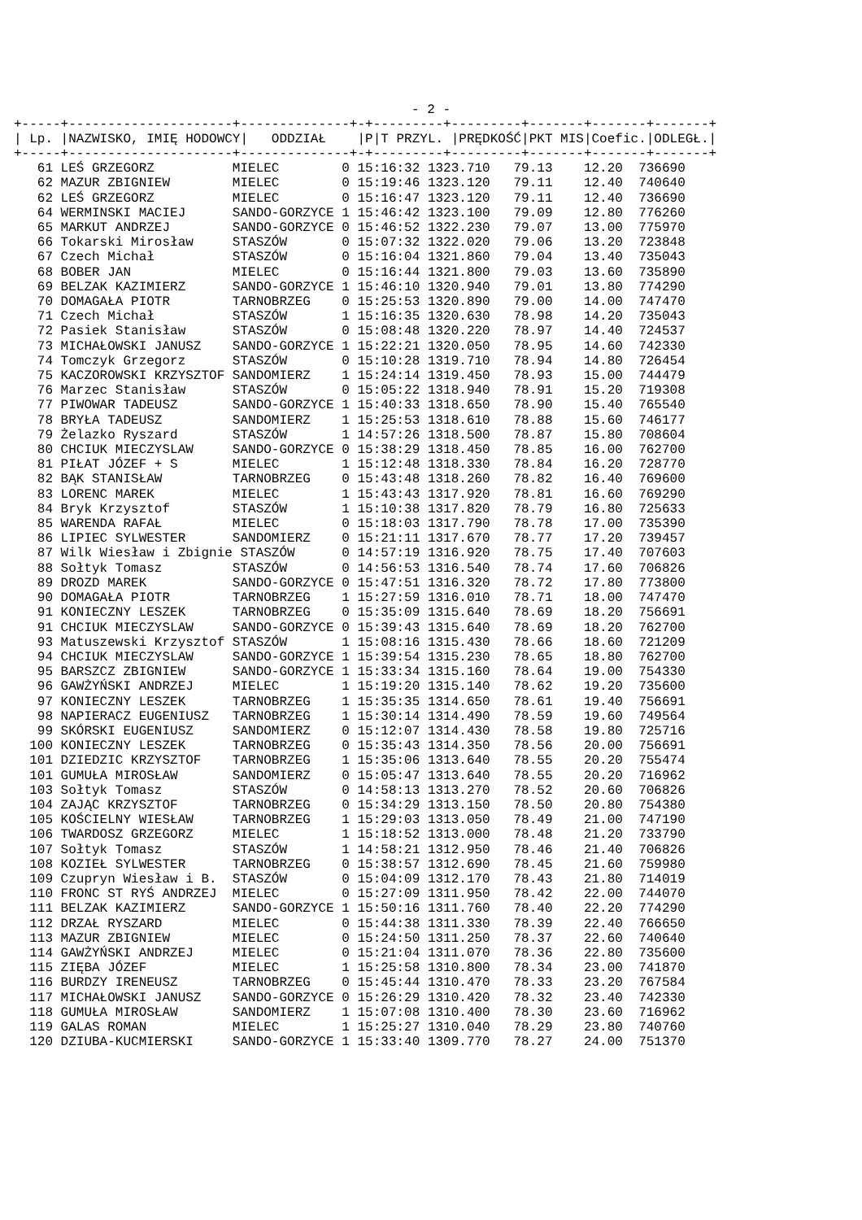- 2 -
+-----+---------------------+--------------+-+---------+---------+-------+-------+-------+
| / Lp. /NAZWISKO, IMIĘ HODOWCY/ ODDZIAŁ /P/T PRZYL. /PRĘDKOŚĆ/PKT MIS/Coefic./ODLEGŁ./ |
| --- |
+-----+---------------------+--------------+-+---------+---------+-------+-------+-------+
| 61 LEŚ GRZEGORZ MIELEC 0 15:16:32 1323.710 79.13 12.20 736690 |
| 62 MAZUR ZBIGNIEW MIELEC 0 15:19:46 1323.120 79.11 12.40 740640 |
| 62 LEŚ GRZEGORZ MIELEC 0 15:16:47 1323.120 79.11 12.40 736690 |
| 64 WERMINSKI MACIEJ SANDO-GORZYCE 1 15:46:42 1323.100 79.09 12.80 776260 |
| 65 MARKUT ANDRZEJ SANDO-GORZYCE 0 15:46:52 1322.230 79.07 13.00 775970 |
| 66 Tokarski Mirosław STASZÓW 0 15:07:32 1322.020 79.06 13.20 723848 |
| 67 Czech Michał STASZÓW 0 15:16:04 1321.860 79.04 13.40 735043 |
| 68 BOBER JAN MIELEC 0 15:16:44 1321.800 79.03 13.60 735890 |
| 69 BELZAK KAZIMIERZ SANDO-GORZYCE 1 15:46:10 1320.940 79.01 13.80 774290 |
| 70 DOMAGAŁA PIOTR TARNOBRZEG 0 15:25:53 1320.890 79.00 14.00 747470 |
| 71 Czech Michał STASZÓW 1 15:16:35 1320.630 78.98 14.20 735043 |
| 72 Pasiek Stanisław STASZÓW 0 15:08:48 1320.220 78.97 14.40 724537 |
| 73 MICHAŁOWSKI JANUSZ SANDO-GORZYCE 1 15:22:21 1320.050 78.95 14.60 742330 |
| 74 Tomczyk Grzegorz STASZÓW 0 15:10:28 1319.710 78.94 14.80 726454 |
| 75 KACZOROWSKI KRZYSZTOF SANDOMIERZ 1 15:24:14 1319.450 78.93 15.00 744479 |
| 76 Marzec Stanisław STASZÓW 0 15:05:22 1318.940 78.91 15.20 719308 |
| 77 PIWOWAR TADEUSZ SANDO-GORZYCE 1 15:40:33 1318.650 78.90 15.40 765540 |
| 78 BRYŁA TADEUSZ SANDOMIERZ 1 15:25:53 1318.610 78.88 15.60 746177 |
| 79 Żelazko Ryszard STASZÓW 1 14:57:26 1318.500 78.87 15.80 708604 |
| 80 CHCIUK MIECZYSLAW SANDO-GORZYCE 0 15:38:29 1318.450 78.85 16.00 762700 |
| 81 PIŁAT JÓZEF + S MIELEC 1 15:12:48 1318.330 78.84 16.20 728770 |
| 82 BĄK STANISŁAW TARNOBRZEG 0 15:43:48 1318.260 78.82 16.40 769600 |
| 83 LORENC MAREK MIELEC 1 15:43:43 1317.920 78.81 16.60 769290 |
| 84 Bryk Krzysztof STASZÓW 1 15:10:38 1317.820 78.79 16.80 725633 |
| 85 WARENDA RAFAŁ MIELEC 0 15:18:03 1317.790 78.78 17.00 735390 |
| 86 LIPIEC SYLWESTER SANDOMIERZ 0 15:21:11 1317.670 78.77 17.20 739457 |
| 87 Wilk Wiesław i Zbignie STASZÓW 0 14:57:19 1316.920 78.75 17.40 707603 |
| 88 Sołtyk Tomasz STASZÓW 0 14:56:53 1316.540 78.74 17.60 706826 |
| 89 DROZD MAREK SANDO-GORZYCE 0 15:47:51 1316.320 78.72 17.80 773800 |
| 90 DOMAGAŁA PIOTR TARNOBRZEG 1 15:27:59 1316.010 78.71 18.00 747470 |
| 91 KONIECZNY LESZEK TARNOBRZEG 0 15:35:09 1315.640 78.69 18.20 756691 |
| 91 CHCIUK MIECZYSLAW SANDO-GORZYCE 0 15:39:43 1315.640 78.69 18.20 762700 |
| 93 Matuszewski Krzysztof STASZÓW 1 15:08:16 1315.430 78.66 18.60 721209 |
| 94 CHCIUK MIECZYSLAW SANDO-GORZYCE 1 15:39:54 1315.230 78.65 18.80 762700 |
| 95 BARSZCZ ZBIGNIEW SANDO-GORZYCE 1 15:33:34 1315.160 78.64 19.00 754330 |
| 96 GAWŻYŃSKI ANDRZEJ MIELEC 1 15:19:20 1315.140 78.62 19.20 735600 |
| 97 KONIECZNY LESZEK TARNOBRZEG 1 15:35:35 1314.650 78.61 19.40 756691 |
| 98 NAPIERACZ EUGENIUSZ TARNOBRZEG 1 15:30:14 1314.490 78.59 19.60 749564 |
| 99 SKÓRSKI EUGENIUSZ SANDOMIERZ 0 15:12:07 1314.430 78.58 19.80 725716 |
| 100 KONIECZNY LESZEK TARNOBRZEG 0 15:35:43 1314.350 78.56 20.00 756691 |
| 101 DZIEDZIC KRZYSZTOF TARNOBRZEG 1 15:35:06 1313.640 78.55 20.20 755474 |
| 101 GUMUŁA MIROSŁAW SANDOMIERZ 0 15:05:47 1313.640 78.55 20.20 716962 |
| 103 Sołtyk Tomasz STASZÓW 0 14:58:13 1313.270 78.52 20.60 706826 |
| 104 ZAJĄC KRZYSZTOF TARNOBRZEG 0 15:34:29 1313.150 78.50 20.80 754380 |
| 105 KOŚCIELNY WIESŁAW TARNOBRZEG 1 15:29:03 1313.050 78.49 21.00 747190 |
| 106 TWARDOSZ GRZEGORZ MIELEC 1 15:18:52 1313.000 78.48 21.20 733790 |
| 107 Sołtyk Tomasz STASZÓW 1 14:58:21 1312.950 78.46 21.40 706826 |
| 108 KOZIEŁ SYLWESTER TARNOBRZEG 0 15:38:57 1312.690 78.45 21.60 759980 |
| 109 Czupryn Wiesław i B. STASZÓW 0 15:04:09 1312.170 78.43 21.80 714019 |
| 110 FRONC ST RYŚ ANDRZEJ MIELEC 0 15:27:09 1311.950 78.42 22.00 744070 |
| 111 BELZAK KAZIMIERZ SANDO-GORZYCE 1 15:50:16 1311.760 78.40 22.20 774290 |
| 112 DRZAŁ RYSZARD MIELEC 0 15:44:38 1311.330 78.39 22.40 766650 |
| 113 MAZUR ZBIGNIEW MIELEC 0 15:24:50 1311.250 78.37 22.60 740640 |
| 114 GAWŻYŃSKI ANDRZEJ MIELEC 0 15:21:04 1311.070 78.36 22.80 735600 |
| 115 ZIĘBA JÓZEF MIELEC 1 15:25:58 1310.800 78.34 23.00 741870 |
| 116 BURDZY IRENEUSZ TARNOBRZEG 0 15:45:44 1310.470 78.33 23.20 767584 |
| 117 MICHAŁOWSKI JANUSZ SANDO-GORZYCE 0 15:26:29 1310.420 78.32 23.40 742330 |
| 118 GUMUŁA MIROSŁAW SANDOMIERZ 1 15:07:08 1310.400 78.30 23.60 716962 |
| 119 GALAS ROMAN MIELEC 1 15:25:27 1310.040 78.29 23.80 740760 |
| 120 DZIUBA-KUCMIERSKI SANDO-GORZYCE 1 15:33:40 1309.770 78.27 24.00 751370 |